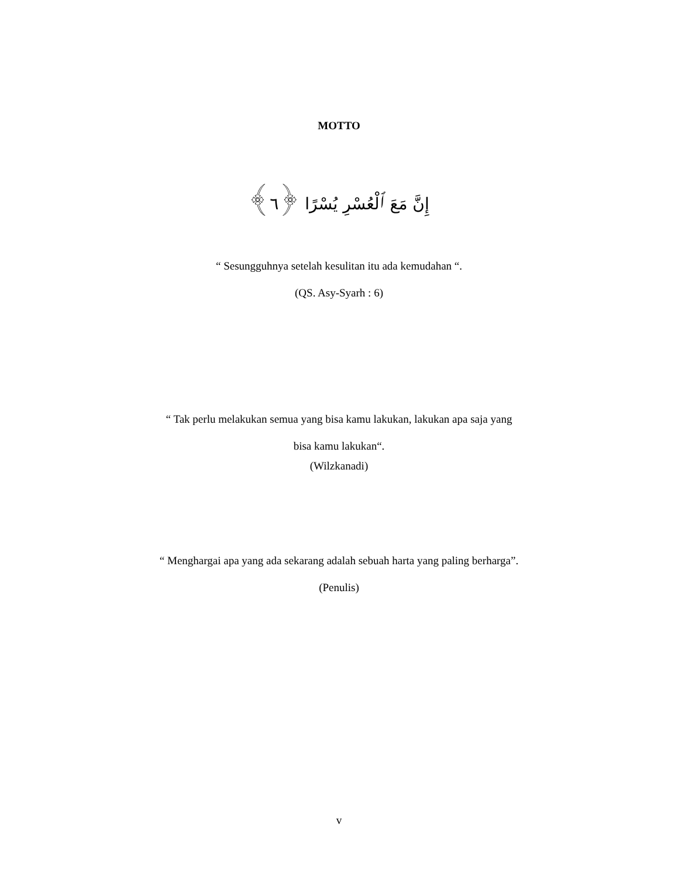MOTTO
إِنَّ مَعَ ٱلْعُسْرِ يُسْرًا ﴿٦﴾
“ Sesungguhnya setelah kesulitan itu ada kemudahan “.
(QS. Asy-Syarh : 6)
“ Tak perlu melakukan semua yang bisa kamu lakukan, lakukan apa saja yang
bisa kamu lakukan“.
(Wilzkanadi)
“ Menghargai apa yang ada sekarang adalah sebuah harta yang paling berharga”.
(Penulis)
v